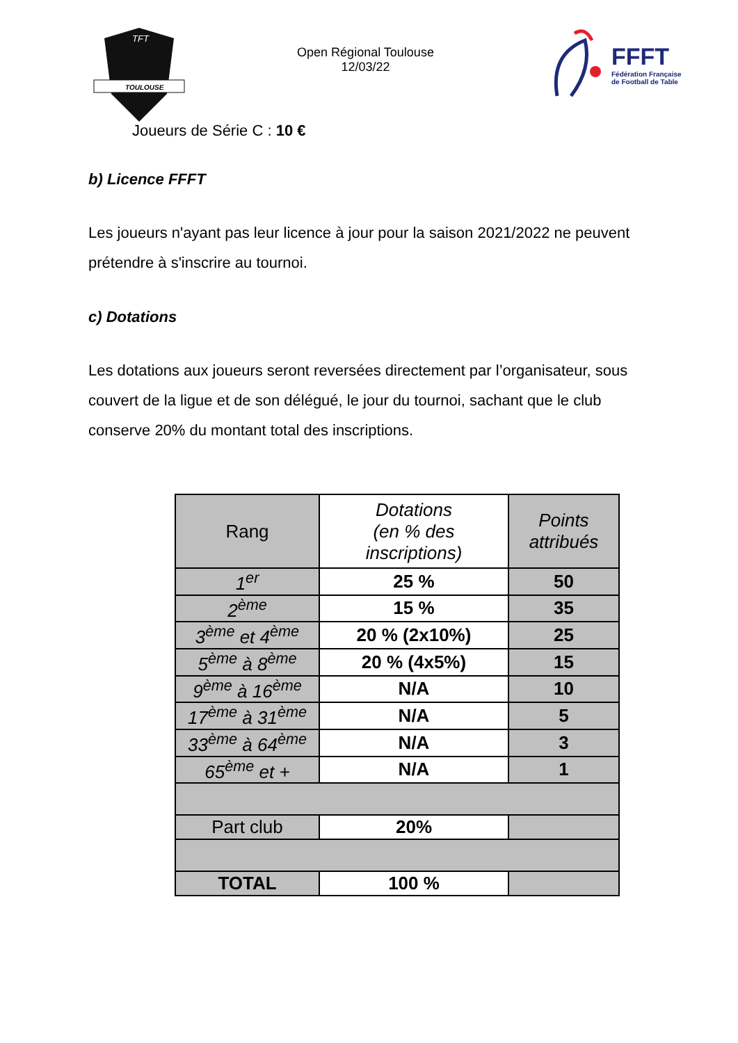TOULOUSE
TFT
Open Régional Toulouse
12/03/22
FFFT
Fédération Française
de Football de Table
Joueurs de Série C : 10 €
b) Licence FFFT
Les joueurs n'ayant pas leur licence à jour pour la saison 2021/2022 ne peuvent prétendre à s'inscrire au tournoi.
c) Dotations
Les dotations aux joueurs seront reversées directement par l’organisateur, sous couvert de la ligue et de son délégué, le jour du tournoi, sachant que le club conserve 20% du montant total des inscriptions.
| Rang | Dotations (en % des inscriptions) | Points attribués |
| --- | --- | --- |
| 1<sup>er</sup> | 25 % | 50 |
| 2<sup>ème</sup> | 15 % | 35 |
| 3<sup>ème</sup> et 4<sup>ème</sup> | 20 % (2x10%) | 25 |
| 5<sup>ème</sup> à 8<sup>ème</sup> | 20 % (4x5%) | 15 |
| 9<sup>ème</sup> à 16<sup>ème</sup> | N/A | 10 |
| 17<sup>ème</sup> à 31<sup>ème</sup> | N/A | 5 |
| 33<sup>ème</sup> à 64<sup>ème</sup> | N/A | 3 |
| 65<sup>ème</sup> et + | N/A | 1 |
| Part club | 20% | |
| TOTAL | 100 % | |